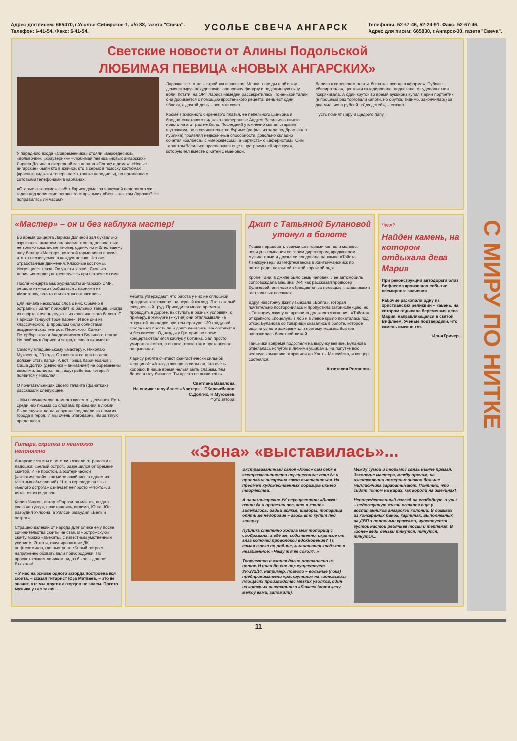Адрес для писем: 665470, г.Усолье-Сибирское-1, а/я 88, газета "Свеча".
Телефон: 6-41-54. Факс: 6-41-54.
УСОЛЬЕ СВЕЧА АНГАРСК
Телефоны: 52-67-46, 52-24-91. Факс: 52-67-46.
Адрес для писем: 665830, г.Ангарск-30, газета "Свеча".
Светские новости от Алины Подольской
ЛЮБИМАЯ ПЕВИЦА «НОВЫХ АНГАРСКИХ»
У парадного входа «Современника» стояли «мерседесики», «вольвочки», «краузерики» – любимая певица «новых ангарских» Лариса Долина в очередной раз делала «Погоду в доме». «Новые ангарские» были кто в джинсе, кто в серых в полоску костюмах (красные пиджаки теперь носят только пародисты), но поголовно с сотовыми телефонами в карманах.
«Старые ангарские» любят Ларису дома, за чашечкой недорогого чая, гадая под долинские октавы со старыньких «Вег» – как там Ларочка? Не поправилась ли часом?
Ларочка все та же – стройная и звонкая. Меняет наряды в обтяжку, демонстрируя похудевшую наполовину фигурку и недюжинную силу воли. Кстати, на ОРТ Лариса намедни рассекретилась. Тоненькой талии она добивается с помощью простенького рецепта: день ест одни яблоки, а другой день – все, что хочет.
Кроме Ларисиного сиреневого платья, ее пепельного шиньона и бледно-салатового пиджака конферансье Андрея Васильева ничего нового на этот раз не было. Последний утомленно сыпал старыми шуточками, но в сочинительстве буриме (рифмы из зала подбрасывала публика) проявлял недюжинные способности, довольно складно сочетая «балбеса» с «мерседесом», а «артиста» с «аферистом». Сим талантом Васильев прославился еще с программы «Шире круг», которую вел вместе с Катей Семеновой.
Лариса в сиреневом платье была как всегда в «форме». Публика «бисировала», цветочки складировала, подпевала, от удовольствия покрякивала. А один крутой во время аукциона купил Ларин портретик (в прошлый раз торговали сапоги, но обутка, видимо, закончилась) за два миллиона рублей. «Для детей», – сказал.
Пусть помнят Лару и щедрого папу.
«Мастер» – он и без каблука мастер!
Во время концерта Ларисы Долиной зал буквально взрывался шквалом аплодисментов, адресованных не только вокалистке «номер один», но и блестящему шоу-балету «Мастер», который гармонично вносил что-то неописуемое в каждую песню. Четкие отработанные движения. Классные костюмы. Искрящиеся глаза. Ох уж эти глаза!.. Сколько девичьих сердец встрепенулось при встрече с ними.
После концерта мы, журналисты ангарских СМИ, решили немного пообщаться с парнями из «Мастера», на что они охотно согласились.
Для начала несколько слов о них. Обычно в эстрадный балет приходят из бальных танцев, иногда из спорта и очень редко – из классического балета. С Ларисой танцуют трое парней. И все они из классического. В прошлом были солистами академических театров: Пермского, Санкт-Петербургского и Академического Большого театра. Но любовь к Ларисе и эстраде свела их вместе.
Самому младшенькому «мастеру», Николаю Мукосееву, 23 года. Он женат и со дня на день должен стать папой. А вот Гриша Карачебанов и Саша Долгих (девчонки – внимание!) не обременены семьями, холосты, но... ждут ребенка, который появится у Николая.
О почитательницах своего таланта (фанатках) рассказали следующее.
– Мы получаем очень много писем от девчонок. Есть среди них письма со словами признания в любви. Были случаи, когда девушки следовали за нами из города в город. И мы очень благодарны им за такую преданность.
Ребята утверждают, что работа у них не сплошной праздник, как кажется на первый взгляд. Это тяжелый ежедневный труд. Приходится много времени проводить в дороге, выступать в разных условиях, к примеру, в Ямбурге (Якутия) они отплясывали на открытой площадке при температуре –20 градусов! После чего простыли и долго лечились. Не обходится и без казусов. Однажды у Григория во время концерта отвалился каблук у ботинка. Зал просто умирал от смеха, а он всю песню так и протанцевал на цыпочках.
Ларису ребята считают фантастически сильной женщиной: «А когда женщина сильная, это очень хорошо. В наше время нельзя быть слабым, тем более в шоу-бизнесе. Ты просто не выживешь».
Светлана Вавилова.
На снимке: шоу-балет «Мастер» – Г.Карачебанов, С.Долгих, Н.Мукосеев.
Фото автора.
Джип с Татьяной Булановой утонул в болоте
Решив порадовать своими шлягерами хантов и мансов, певица в компании со своим директором, продюсером, музыкантами и друзьями следовала на джипе «Тойота-Лэндкруизер» из Нефтеюганска в Ханты-Мансийск по автостраде, покрытой тонкой корочкой льда.
Кроме Тани, в джипе было семь человек, и ее автомобиль сопровождала машина ГАИ: как рассказал продюсер Булановой, они часто обращаются за помощью к гаишникам в гастрольных поездках.
Вдруг навстречу джипу выехала «Волга», которая почтительно посторонилась и пропустила автоинспекцию, но к Таниному джипу не проявила должного уважения. «Тойота» от крепкого «поцелуя» в лоб и в левое крыло покатилась под откос. Буланова со товарищи оказались в болоте, которое еще не успело замерзнуть, и поэтому машина быстро наполнилась болотной жижей.
Гаишники вовремя подоспели на выручку певице. Буланова отделалась испугом и легкими ушибами. На попутке всю честную компанию отправили до Ханты-Мансийска, и концерт состоялся.
Анастасия Романова.
Чудо?
Найден камень, на котором отдыхала дева Мария
При реконструкции автодороги близ Вифлеема произошло событие всемирного значения
Рабочие раскопали одну из христианских реликвий – камень, на котором отдыхала беременная дева Мария, направляющаяся в святой Вифлеем. Ученые подтвердили, что камень именно тот.
Илья Гричер.
Гитара, скрипка и немножко непонятно
Ангарские эстеты и эстетки хлопали от радости в ладошки: «Белый острог» разрешился от бремени сюитой. И не простой, а эзотерической («экзотической», как мило ошиблись в одном из газетных объявлений). Что в переводе на язык «Белого острога» означает не просто «что-то», а «что-то» из ряда вон.
Колин Уилсон, автор «Паразитов мозга», выдал свою «штучку», начитавшись, видимо, Юнга. Юнг разбудил Уилсона, а Уилсон разбудил «Белый острог».
Страшно далекий от народа дуэт ближе ему после сочинительства сюиты не стал. В «острожскую» сюиту можно «въехать» с известным умственным усилием. Эстеты, оккупировавшие ДК нефтехимиков, где выступал «Белый острог», напряженно обхватывали подбородочки. По просветлевшим личикам видно было – дошло! Въехали!
– У нас на основе одного аккорда построена вся сюита, – сказал гитарист Юра Матвеев, – это не значит, что мы других аккордов не знаем. Просто музыка у нас такая...
«Зона» «выставилась»...
Экстравагантный салон «Люкс» сам себя в экстравагантности перещеголял: взял да и пригласил ангарских зэков выставиться. На предмет художественных образцов ихнего творчества.
А наши ангарские УК перещеголяли «Люкс»: взяли да и привезли все, что в «зоне» залежалось: бадьи всякие, швабры, топорища опять же недорогие – авось кто купит под запарку.
Публика степенно ходила меж топорищ и соображала: а где же, собственно, скрытое от глаз колючей проволокой вдохновение? Та самая тоска по родине, вылившаяся когда-то в незабвенное: «Чему ж я не сокол?..»
Творчество в «зоне» давно поставлено на поток. И план до сих пор существует. УК-272/14, например, повезло – вольные (пока) предприниматели «раскрутили» на «зоновских» площадях производство мягких уголков, один из которых выставили в «Люксе» (хотя цену, между нами, заломили).
Между сумой и тюрьмой связь нынче прямая. Зэковские мастера, между прочим, на изготовлении номерных знаков больше миллиончика зарабатывают. Понятно, что сидят потом на нарах, как короли на именинах!
Непосредственный взгляд на свободную, и увы – недоступную жизнь остался еще у воспитанников ангарской колонии. В домиках из консервных банок, картинах, выполненных на ДВП и половыми красками, чувствуется густой настой ребячьей тоски и терпения. В «зоне» ведь деньки тянутся, тянутся, тянутся...
С МИРУ ПО НИТКЕ
11